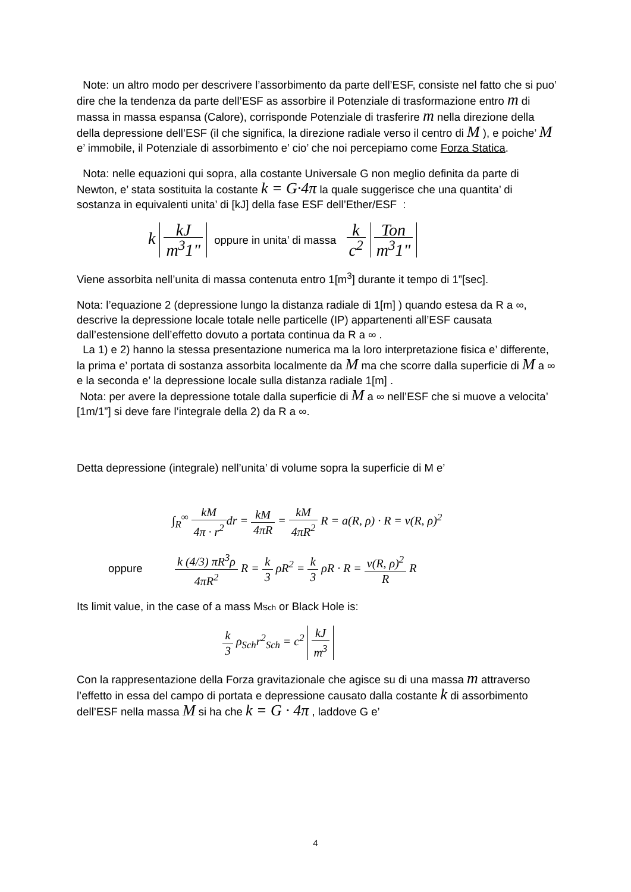Note: un altro modo per descrivere l’assorbimento da parte dell’ESF, consiste nel fatto che si puo’ dire che la tendenza da parte dell’ESF as assorbire il Potenziale di trasformazione entro m di massa in massa espansa (Calore), corrisponde Potenziale di trasferire m nella direzione della della depressione dell’ESF (il che significa, la direzione radiale verso il centro di M ), e poiche’ M e’ immobile, il Potenziale di assorbimento e’ cio’ che noi percepiamo come Forza Statica.
Nota: nelle equazioni qui sopra, alla costante Universale G non meglio definita da parte di Newton, e’ stata sostituita la costante k = G·4π la quale suggerisce che una quantita’ di sostanza in equivalenti unita’ di [kJ] della fase ESF dell’Ether/ESF :
k kJ m<sup>3</sup>1" oppure in unita’ di massa k c<sup>2</sup> Ton m<sup>3</sup>1"
Viene assorbita nell’unita di massa contenuta entro 1[m<sup>3</sup>] durante it tempo di 1”[sec].
Nota: l’equazione 2 (depressione lungo la distanza radiale di 1[m] ) quando estesa da R a ∞, descrive la depressione locale totale nelle particelle (IP) appartenenti all’ESF causata dall’estensione dell’effetto dovuto a portata continua da R a ∞ .
La 1) e 2) hanno la stessa presentazione numerica ma la loro interpretazione fisica e’ differente, la prima e’ portata di sostanza assorbita localmente da M ma che scorre dalla superficie di M a ∞ e la seconda e’ la depressione locale sulla distanza radiale 1[m] .
Nota: per avere la depressione totale dalla superficie di M a ∞ nell’ESF che si muove a velocita’ [1m/1”] si deve fare l’integrale della 2) da R a ∞.
Detta depressione (integrale) nell’unita’ di volume sopra la superficie di M e’
∫<sub>R</sub><sup>∞</sup> kM 4π · r<sup>2</sup>dr = kM 4πR = kM 4πR<sup>2</sup> R = a(R, ρ) · R = v(R, ρ)<sup>2</sup>
oppure k (4/3) πR<sup>3</sup>ρ 4πR<sup>2</sup> R = k 3 ρR<sup>2</sup> = k 3 ρR · R = v(R, ρ)<sup>2</sup> R R
Its limit value, in the case of a mass MSch or Black Hole is:
k 3 ρ<sub>Sch</sub>r<sup>2</sup><sub>Sch</sub> = c<sup>2</sup> kJ m<sup>3</sup>
Con la rappresentazione della Forza gravitazionale che agisce su di una massa m attraverso l’effetto in essa del campo di portata e depressione causato dalla costante k di assorbimento dell’ESF nella massa M si ha che k = G · 4π , laddove G e’
4